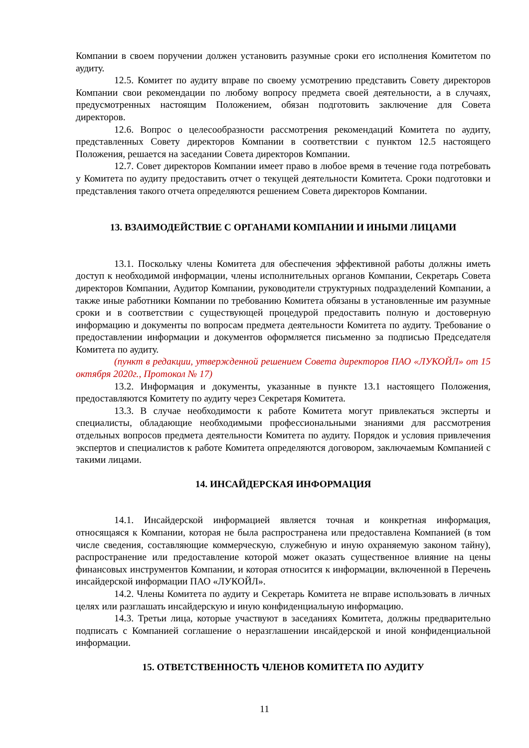Компании в своем поручении должен установить разумные сроки его исполнения Комитетом по аудиту.
12.5. Комитет по аудиту вправе по своему усмотрению представить Совету директоров Компании свои рекомендации по любому вопросу предмета своей деятельности, а в случаях, предусмотренных настоящим Положением, обязан подготовить заключение для Совета директоров.
12.6. Вопрос о целесообразности рассмотрения рекомендаций Комитета по аудиту, представленных Совету директоров Компании в соответствии с пунктом 12.5 настоящего Положения, решается на заседании Совета директоров Компании.
12.7. Совет директоров Компании имеет право в любое время в течение года потребовать у Комитета по аудиту предоставить отчет о текущей деятельности Комитета. Сроки подготовки и представления такого отчета определяются решением Совета директоров Компании.
13. ВЗАИМОДЕЙСТВИЕ С ОРГАНАМИ КОМПАНИИ И ИНЫМИ ЛИЦАМИ
13.1. Поскольку члены Комитета для обеспечения эффективной работы должны иметь доступ к необходимой информации, члены исполнительных органов Компании, Секретарь Совета директоров Компании, Аудитор Компании, руководители структурных подразделений Компании, а также иные работники Компании по требованию Комитета обязаны в установленные им разумные сроки и в соответствии с существующей процедурой предоставить полную и достоверную информацию и документы по вопросам предмета деятельности Комитета по аудиту. Требование о предоставлении информации и документов оформляется письменно за подписью Председателя Комитета по аудиту.
(пункт в редакции, утвержденной решением Совета директоров ПАО «ЛУКОЙЛ» от 15 октября 2020г., Протокол № 17)
13.2. Информация и документы, указанные в пункте 13.1 настоящего Положения, предоставляются Комитету по аудиту через Секретаря Комитета.
13.3. В случае необходимости к работе Комитета могут привлекаться эксперты и специалисты, обладающие необходимыми профессиональными знаниями для рассмотрения отдельных вопросов предмета деятельности Комитета по аудиту. Порядок и условия привлечения экспертов и специалистов к работе Комитета определяются договором, заключаемым Компанией с такими лицами.
14. ИНСАЙДЕРСКАЯ ИНФОРМАЦИЯ
14.1. Инсайдерской информацией является точная и конкретная информация, относящаяся к Компании, которая не была распространена или предоставлена Компанией (в том числе сведения, составляющие коммерческую, служебную и иную охраняемую законом тайну), распространение или предоставление которой может оказать существенное влияние на цены финансовых инструментов Компании, и которая относится к информации, включенной в Перечень инсайдерской информации ПАО «ЛУКОЙЛ».
14.2. Члены Комитета по аудиту и Секретарь Комитета не вправе использовать в личных целях или разглашать инсайдерскую и иную конфиденциальную информацию.
14.3. Третьи лица, которые участвуют в заседаниях Комитета, должны предварительно подписать с Компанией соглашение о неразглашении инсайдерской и иной конфиденциальной информации.
15. ОТВЕТСТВЕННОСТЬ ЧЛЕНОВ КОМИТЕТА ПО АУДИТУ
11